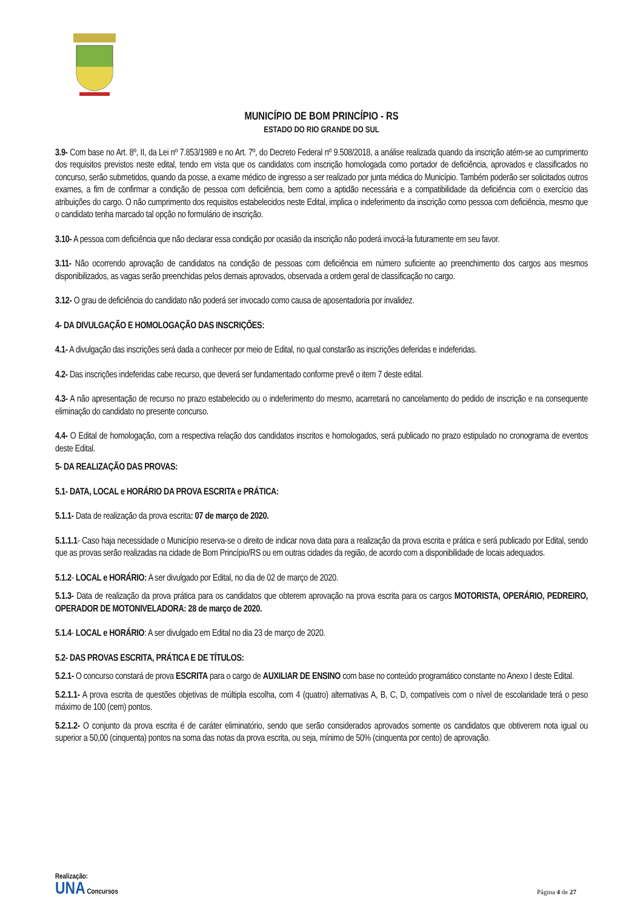MUNICÍPIO DE BOM PRINCÍPIO - RS
ESTADO DO RIO GRANDE DO SUL
3.9- Com base no Art. 8º, II, da Lei nº 7.853/1989 e no Art. 7º, do Decreto Federal nº 9.508/2018, a análise realizada quando da inscrição atém-se ao cumprimento dos requisitos previstos neste edital, tendo em vista que os candidatos com inscrição homologada como portador de deficiência, aprovados e classificados no concurso, serão submetidos, quando da posse, a exame médico de ingresso a ser realizado por junta médica do Município. Também poderão ser solicitados outros exames, a fim de confirmar a condição de pessoa com deficiência, bem como a aptidão necessária e a compatibilidade da deficiência com o exercício das atribuições do cargo. O não cumprimento dos requisitos estabelecidos neste Edital, implica o indeferimento da inscrição como pessoa com deficiência, mesmo que o candidato tenha marcado tal opção no formulário de inscrição.
3.10- A pessoa com deficiência que não declarar essa condição por ocasião da inscrição não poderá invocá-la futuramente em seu favor.
3.11- Não ocorrendo aprovação de candidatos na condição de pessoas com deficiência em número suficiente ao preenchimento dos cargos aos mesmos disponibilizados, as vagas serão preenchidas pelos demais aprovados, observada a ordem geral de classificação no cargo.
3.12- O grau de deficiência do candidato não poderá ser invocado como causa de aposentadoria por invalidez.
4- DA DIVULGAÇÃO E HOMOLOGAÇÃO DAS INSCRIÇÕES:
4.1- A divulgação das inscrições será dada a conhecer por meio de Edital, no qual constarão as inscrições deferidas e indeferidas.
4.2- Das inscrições indeferidas cabe recurso, que deverá ser fundamentado conforme prevê o item 7 deste edital.
4.3- A não apresentação de recurso no prazo estabelecido ou o indeferimento do mesmo, acarretará no cancelamento do pedido de inscrição e na consequente eliminação do candidato no presente concurso.
4.4- O Edital de homologação, com a respectiva relação dos candidatos inscritos e homologados, será publicado no prazo estipulado no cronograma de eventos deste Edital.
5- DA REALIZAÇÃO DAS PROVAS:
5.1- DATA, LOCAL e HORÁRIO DA PROVA ESCRITA e PRÁTICA:
5.1.1- Data de realização da prova escrita: 07 de março de 2020.
5.1.1.1- Caso haja necessidade o Município reserva-se o direito de indicar nova data para a realização da prova escrita e prática e será publicado por Edital, sendo que as provas serão realizadas na cidade de Bom Princípio/RS ou em outras cidades da região, de acordo com a disponibilidade de locais adequados.
5.1.2- LOCAL e HORÁRIO: A ser divulgado por Edital, no dia de 02 de março de 2020.
5.1.3- Data de realização da prova prática para os candidatos que obterem aprovação na prova escrita para os cargos MOTORISTA, OPERÁRIO, PEDREIRO, OPERADOR DE MOTONIVELADORA: 28 de março de 2020.
5.1.4- LOCAL e HORÁRIO: A ser divulgado em Edital no dia 23 de março de 2020.
5.2- DAS PROVAS ESCRITA, PRÁTICA E DE TÍTULOS:
5.2.1- O concurso constará de prova ESCRITA para o cargo de AUXILIAR DE ENSINO com base no conteúdo programático constante no Anexo I deste Edital.
5.2.1.1- A prova escrita de questões objetivas de múltipla escolha, com 4 (quatro) alternativas A, B, C, D, compatíveis com o nível de escolaridade terá o peso máximo de 100 (cem) pontos.
5.2.1.2- O conjunto da prova escrita é de caráter eliminatório, sendo que serão considerados aprovados somente os candidatos que obtiverem nota igual ou superior a 50,00 (cinquenta) pontos na soma das notas da prova escrita, ou seja, mínimo de 50% (cinquenta por cento) de aprovação.
Realização:
UNA Concursos
Página 4 de 27